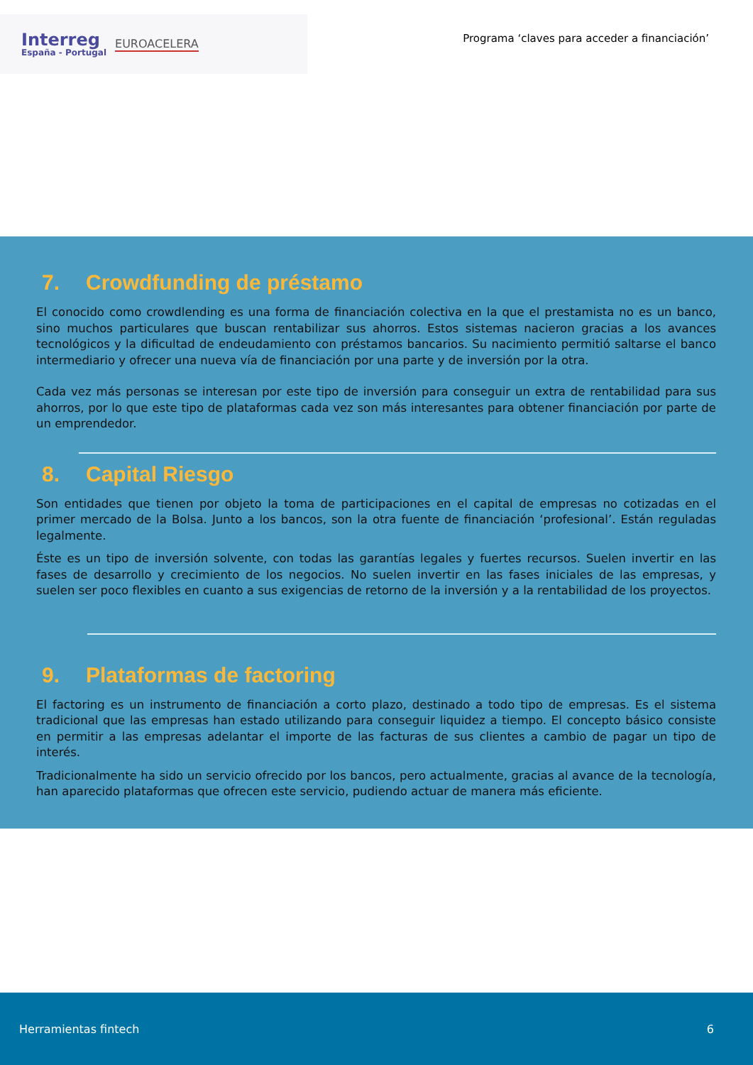Interreg
España - Portugal
EUROACELERA
Programa ‘claves para acceder a financiación’
7. Crowdfunding de préstamo
El conocido como crowdlending es una forma de financiación colectiva en la que el prestamista no es un banco, sino muchos particulares que buscan rentabilizar sus ahorros. Estos sistemas nacieron gracias a los avances tecnológicos y la dificultad de endeudamiento con préstamos bancarios. Su nacimiento permitió saltarse el banco intermediario y ofrecer una nueva vía de financiación por una parte y de inversión por la otra.
Cada vez más personas se interesan por este tipo de inversión para conseguir un extra de rentabilidad para sus ahorros, por lo que este tipo de plataformas cada vez son más interesantes para obtener financiación por parte de un emprendedor.
8. Capital Riesgo
Son entidades que tienen por objeto la toma de participaciones en el capital de empresas no cotizadas en el primer mercado de la Bolsa. Junto a los bancos, son la otra fuente de financiación ‘profesional’. Están reguladas legalmente.
Éste es un tipo de inversión solvente, con todas las garantías legales y fuertes recursos. Suelen invertir en las fases de desarrollo y crecimiento de los negocios. No suelen invertir en las fases iniciales de las empresas, y suelen ser poco flexibles en cuanto a sus exigencias de retorno de la inversión y a la rentabilidad de los proyectos.
9. Plataformas de factoring
El factoring es un instrumento de financiación a corto plazo, destinado a todo tipo de empresas. Es el sistema tradicional que las empresas han estado utilizando para conseguir liquidez a tiempo. El concepto básico consiste en permitir a las empresas adelantar el importe de las facturas de sus clientes a cambio de pagar un tipo de interés.
Tradicionalmente ha sido un servicio ofrecido por los bancos, pero actualmente, gracias al avance de la tecnología, han aparecido plataformas que ofrecen este servicio, pudiendo actuar de manera más eficiente.
Herramientas fintech 6